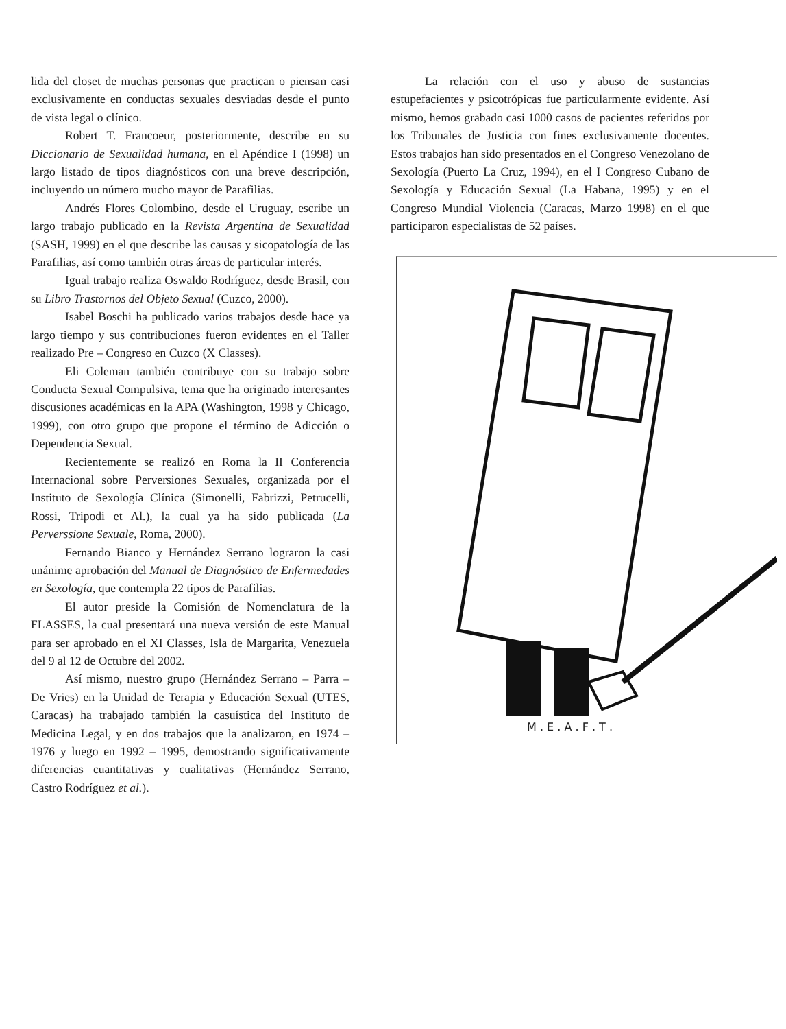lida del closet de muchas personas que practican o piensan casi exclusivamente en conductas sexuales desviadas desde el punto de vista legal o clínico.
Robert T. Francoeur, posteriormente, describe en su Diccionario de Sexualidad humana, en el Apéndice I (1998) un largo listado de tipos diagnósticos con una breve descripción, incluyendo un número mucho mayor de Parafilias.
Andrés Flores Colombino, desde el Uruguay, escribe un largo trabajo publicado en la Revista Argentina de Sexualidad (SASH, 1999) en el que describe las causas y sicopatología de las Parafilias, así como también otras áreas de particular interés.
Igual trabajo realiza Oswaldo Rodríguez, desde Brasil, con su Libro Trastornos del Objeto Sexual (Cuzco, 2000).
Isabel Boschi ha publicado varios trabajos desde hace ya largo tiempo y sus contribuciones fueron evidentes en el Taller realizado Pre – Congreso en Cuzco (X Classes).
Eli Coleman también contribuye con su trabajo sobre Conducta Sexual Compulsiva, tema que ha originado interesantes discusiones académicas en la APA (Washington, 1998 y Chicago, 1999), con otro grupo que propone el término de Adicción o Dependencia Sexual.
Recientemente se realizó en Roma la II Conferencia Internacional sobre Perversiones Sexuales, organizada por el Instituto de Sexología Clínica (Simonelli, Fabrizzi, Petrucelli, Rossi, Tripodi et Al.), la cual ya ha sido publicada (La Perverssione Sexuale, Roma, 2000).
Fernando Bianco y Hernández Serrano lograron la casi unánime aprobación del Manual de Diagnóstico de Enfermedades en Sexología, que contempla 22 tipos de Parafilias.
El autor preside la Comisión de Nomenclatura de la FLASSES, la cual presentará una nueva versión de este Manual para ser aprobado en el XI Classes, Isla de Margarita, Venezuela del 9 al 12 de Octubre del 2002.
Así mismo, nuestro grupo (Hernández Serrano – Parra – De Vries) en la Unidad de Terapia y Educación Sexual (UTES, Caracas) ha trabajado también la casuística del Instituto de Medicina Legal, y en dos trabajos que la analizaron, en 1974 – 1976 y luego en 1992 – 1995, demostrando significativamente diferencias cuantitativas y cualitativas (Hernández Serrano, Castro Rodríguez et al.).
La relación con el uso y abuso de sustancias estupefacientes y psicotrópicas fue particularmente evidente. Así mismo, hemos grabado casi 1000 casos de pacientes referidos por los Tribunales de Justicia con fines exclusivamente docentes. Estos trabajos han sido presentados en el Congreso Venezolano de Sexología (Puerto La Cruz, 1994), en el I Congreso Cubano de Sexología y Educación Sexual (La Habana, 1995) y en el Congreso Mundial Violencia (Caracas, Marzo 1998) en el que participaron especialistas de 52 países.
M . E . A . F . T .